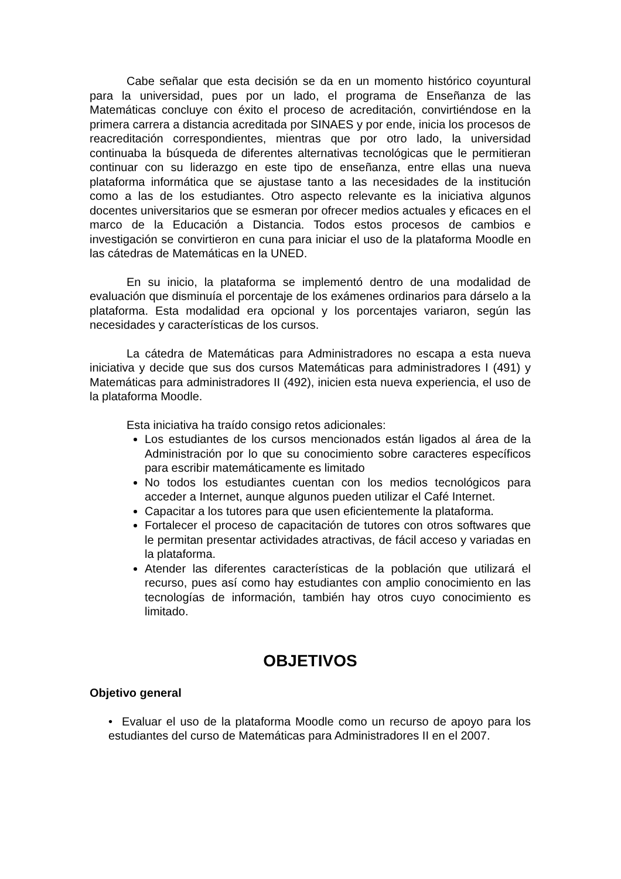Cabe señalar que esta decisión se da en un momento histórico coyuntural para la universidad, pues por un lado, el programa de Enseñanza de las Matemáticas concluye con éxito el proceso de acreditación, convirtiéndose en la primera carrera a distancia acreditada por SINAES y por ende, inicia los procesos de reacreditación correspondientes, mientras que por otro lado, la universidad continuaba la búsqueda de diferentes alternativas tecnológicas que le permitieran continuar con su liderazgo en este tipo de enseñanza, entre ellas una nueva plataforma informática que se ajustase tanto a las necesidades de la institución como a las de los estudiantes. Otro aspecto relevante es la iniciativa algunos docentes universitarios que se esmeran por ofrecer medios actuales y eficaces en el marco de la Educación a Distancia. Todos estos procesos de cambios e investigación se convirtieron en cuna para iniciar el uso de la plataforma Moodle en las cátedras de Matemáticas en la UNED.
En su inicio, la plataforma se implementó dentro de una modalidad de evaluación que disminuía el porcentaje de los exámenes ordinarios para dárselo a la plataforma. Esta modalidad era opcional y los porcentajes variaron, según las necesidades y características de los cursos.
La cátedra de Matemáticas para Administradores no escapa a esta nueva iniciativa y decide que sus dos cursos Matemáticas para administradores I (491) y Matemáticas para administradores II (492), inicien esta nueva experiencia, el uso de la plataforma Moodle.
Esta iniciativa ha traído consigo retos adicionales:
Los estudiantes de los cursos mencionados están ligados al área de la Administración por lo que su conocimiento sobre caracteres específicos para escribir matemáticamente es limitado
No todos los estudiantes cuentan con los medios tecnológicos para acceder a Internet, aunque algunos pueden utilizar el Café Internet.
Capacitar a los tutores para que usen eficientemente la plataforma.
Fortalecer el proceso de capacitación de tutores con otros softwares que le permitan presentar actividades atractivas, de fácil acceso y variadas en la plataforma.
Atender las diferentes características de la población que utilizará el recurso, pues así como hay estudiantes con amplio conocimiento en las tecnologías de información, también hay otros cuyo conocimiento es limitado.
OBJETIVOS
Objetivo general
• Evaluar el uso de la plataforma Moodle como un recurso de apoyo para los estudiantes del curso de Matemáticas para Administradores II en el 2007.